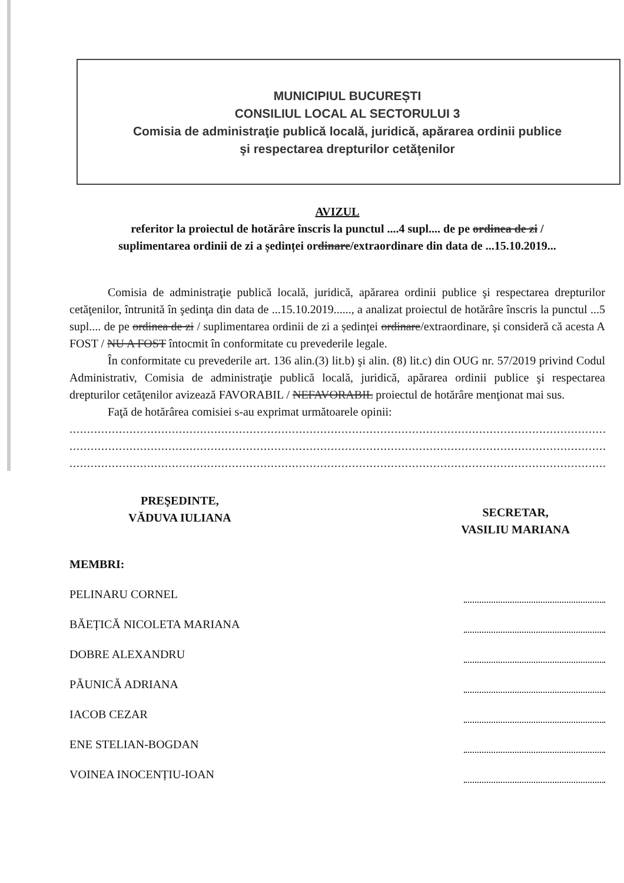MUNICIPIUL BUCUREȘTI
CONSILIUL LOCAL AL SECTORULUI 3
Comisia de administraţie publică locală, juridică, apărarea ordinii publice
şi respectarea drepturilor cetăţenilor
AVIZUL
referitor la proiectul de hotărâre înscris la punctul ....4 supl.... de pe ordinea de zi /
suplimentarea ordinii de zi a ședinței ordinare/extraordinare din data de ...15.10.2019...
Comisia de administraţie publică locală, juridică, apărarea ordinii publice şi respectarea drepturilor cetăţenilor, întrunită în şedinţa din data de ...15.10.2019......, a analizat proiectul de hotărâre înscris la punctul ...5 supl.... de pe ordinea de zi / suplimentarea ordinii de zi a ședinței ordinare/extraordinare, și consideră că acesta A FOST / NU A FOST întocmit în conformitate cu prevederile legale.
În conformitate cu prevederile art. 136 alin.(3) lit.b) şi alin. (8) lit.c) din OUG nr. 57/2019 privind Codul Administrativ, Comisia de administraţie publică locală, juridică, apărarea ordinii publice şi respectarea drepturilor cetăţenilor avizează FAVORABIL / NEFAVORABIL proiectul de hotărâre menţionat mai sus.
Faţă de hotărârea comisiei s-au exprimat următoarele opinii:
..........................................................................................................................................................
..........................................................................................................................................................
..........................................................................................................................................................
PREŞEDINTE,
VĂDUVA IULIANA
SECRETAR,
VASILIU MARIANA
MEMBRI:
PELINARU CORNEL
BĂEȚICĂ NICOLETA MARIANA
DOBRE ALEXANDRU
PĂUNICĂ ADRIANA
IACOB CEZAR
ENE STELIAN-BOGDAN
VOINEA INOCENȚIU-IOAN